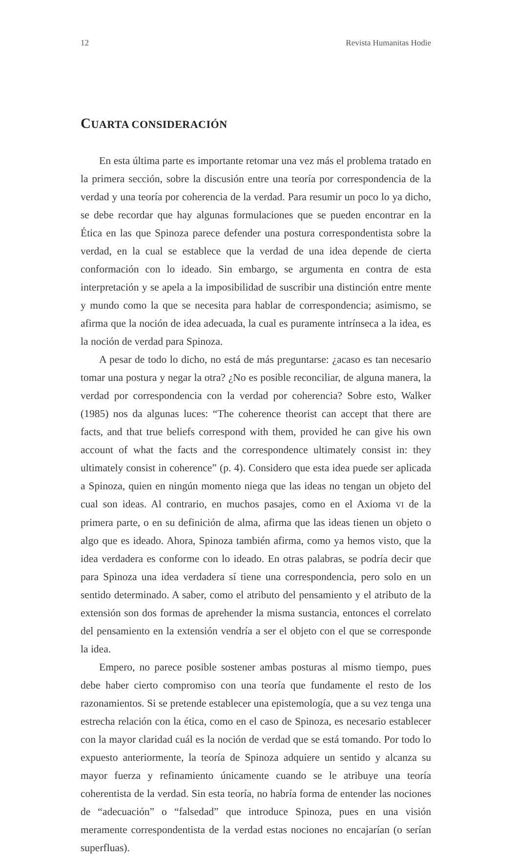12 Revista Humanitas Hodie
CUARTA CONSIDERACIÓN
En esta última parte es importante retomar una vez más el problema tratado en la primera sección, sobre la discusión entre una teoría por correspondencia de la verdad y una teoría por coherencia de la verdad. Para resumir un poco lo ya dicho, se debe recordar que hay algunas formulaciones que se pueden encontrar en la Ética en las que Spinoza parece defender una postura correspondentista sobre la verdad, en la cual se establece que la verdad de una idea depende de cierta conformación con lo ideado. Sin embargo, se argumenta en contra de esta interpretación y se apela a la imposibilidad de suscribir una distinción entre mente y mundo como la que se necesita para hablar de correspondencia; asimismo, se afirma que la noción de idea adecuada, la cual es puramente intrínseca a la idea, es la noción de verdad para Spinoza.
A pesar de todo lo dicho, no está de más preguntarse: ¿acaso es tan necesario tomar una postura y negar la otra? ¿No es posible reconciliar, de alguna manera, la verdad por correspondencia con la verdad por coherencia? Sobre esto, Walker (1985) nos da algunas luces: “The coherence theorist can accept that there are facts, and that true beliefs correspond with them, provided he can give his own account of what the facts and the correspondence ultimately consist in: they ultimately consist in coherence” (p. 4). Considero que esta idea puede ser aplicada a Spinoza, quien en ningún momento niega que las ideas no tengan un objeto del cual son ideas. Al contrario, en muchos pasajes, como en el Axioma VI de la primera parte, o en su definición de alma, afirma que las ideas tienen un objeto o algo que es ideado. Ahora, Spinoza también afirma, como ya hemos visto, que la idea verdadera es conforme con lo ideado. En otras palabras, se podría decir que para Spinoza una idea verdadera sí tiene una correspondencia, pero solo en un sentido determinado. A saber, como el atributo del pensamiento y el atributo de la extensión son dos formas de aprehender la misma sustancia, entonces el correlato del pensamiento en la extensión vendría a ser el objeto con el que se corresponde la idea.
Empero, no parece posible sostener ambas posturas al mismo tiempo, pues debe haber cierto compromiso con una teoría que fundamente el resto de los razonamientos. Si se pretende establecer una epistemología, que a su vez tenga una estrecha relación con la ética, como en el caso de Spinoza, es necesario establecer con la mayor claridad cuál es la noción de verdad que se está tomando. Por todo lo expuesto anteriormente, la teoría de Spinoza adquiere un sentido y alcanza su mayor fuerza y refinamiento únicamente cuando se le atribuye una teoría coherentista de la verdad. Sin esta teoría, no habría forma de entender las nociones de “adecuación” o “falsedad” que introduce Spinoza, pues en una visión meramente correspondentista de la verdad estas nociones no encajarían (o serían superfluas).